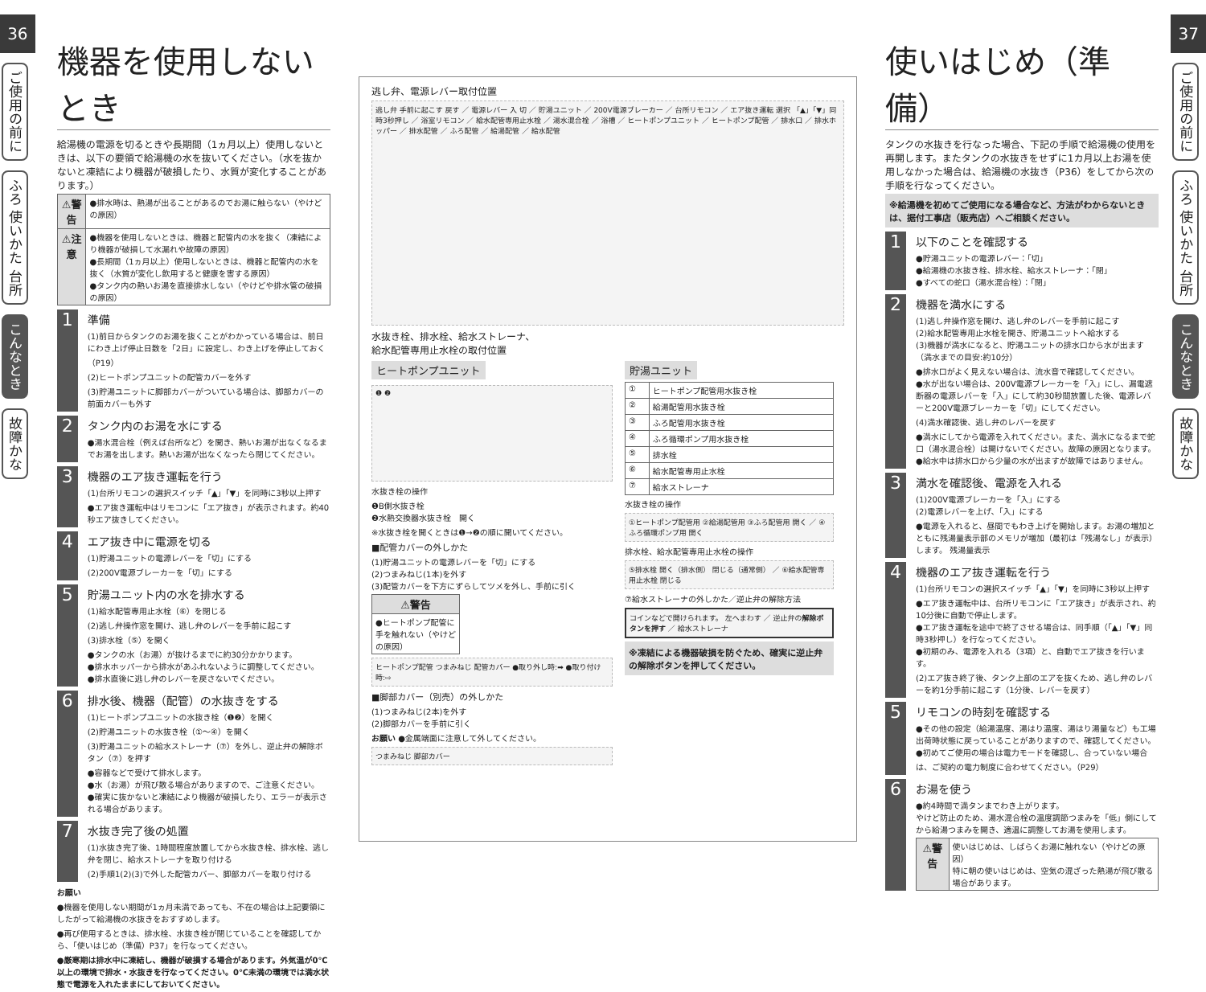36
ご使用の前に
ふろ 使いかた 台所
こんなとき
故障かな
機器を使用しないとき
給湯機の電源を切るときや長期間（1ヵ月以上）使用しないときは、以下の要領で給湯機の水を抜いてください。（水を抜かないと凍結により機器が破損したり、水質が変化することがあります。）
| ⚠警告 | ●排水時は、熱湯が出ることがあるのでお湯に触らない（やけどの原因） |
| ⚠注意 | ●機器を使用しないときは、機器と配管内の水を抜く（凍結により機器が破損して水漏れや故障の原因） ●長期間（1ヵ月以上）使用しないときは、機器と配管内の水を抜く（水質が変化し飲用すると健康を害する原因） ●タンク内の熱いお湯を直接排水しない（やけどや排水管の破損の原因） |
1
準備
(1)前日からタンクのお湯を抜くことがわかっている場合は、前日にわき上げ停止日数を「2日」に設定し、わき上げを停止しておく（P19）
(2)ヒートポンプユニットの配管カバーを外す
(3)貯湯ユニットに脚部カバーがついている場合は、脚部カバーの前面カバーも外す
2
タンク内のお湯を水にする
●湯水混合栓（例えば台所など）を開き、熱いお湯が出なくなるまでお湯を出します。熱いお湯が出なくなったら閉じてください。
3
機器のエア抜き運転を行う
(1)台所リモコンの選択スイッチ「▲」「▼」を同時に3秒以上押す
●エア抜き運転中はリモコンに「エア抜き」が表示されます。約40秒エア抜きしてください。
4
エア抜き中に電源を切る
(1)貯湯ユニットの電源レバーを「切」にする
(2)200V電源ブレーカーを「切」にする
5
貯湯ユニット内の水を排水する
(1)給水配管専用止水栓（⑥）を閉じる
(2)逃し弁操作窓を開け、逃し弁のレバーを手前に起こす
(3)排水栓（⑤）を開く
●タンクの水（お湯）が抜けるまでに約30分かかります。
●排水ホッパーから排水があふれないように調整してください。
●排水直後に逃し弁のレバーを戻さないでください。
6
排水後、機器（配管）の水抜きをする
(1)ヒートポンプユニットの水抜き栓（❶❷）を開く
(2)貯湯ユニットの水抜き栓（①〜④）を開く
(3)貯湯ユニットの給水ストレーナ（⑦）を外し、逆止弁の解除ボタン（⑦）を押す
●容器などで受けて排水します。
●水（お湯）が飛び散る場合がありますので、ご注意ください。
●確実に抜かないと凍結により機器が破損したり、エラーが表示される場合があります。
7
水抜き完了後の処置
(1)水抜き完了後、1時間程度放置してから水抜き栓、排水栓、逃し弁を閉じ、給水ストレーナを取り付ける
(2)手順1(2)(3)で外した配管カバー、脚部カバーを取り付ける
お願い
●機器を使用しない期間が1ヵ月未満であっても、不在の場合は上記要領にしたがって給湯機の水抜きをおすすめします。
●再び使用するときは、排水栓、水抜き栓が閉じていることを確認してから、「使いはじめ（準備）P37」を行なってください。
●厳寒期は排水中に凍結し、機器が破損する場合があります。外気温が0℃以上の環境で排水・水抜きを行なってください。0℃未満の環境では満水状態で電源を入れたままにしておいてください。
逃し弁、電源レバー取付位置
逃し弁 手前に起こす 戻す ／ 電源レバー 入 切 ／ 貯湯ユニット ／ 200V電源ブレーカー ／ 台所リモコン ／ エア抜き運転 選択 「▲」「▼」同時3秒押し ／ 浴室リモコン ／ 給水配管専用止水栓 ／ 湯水混合栓 ／ 浴槽 ／ ヒートポンプユニット ／ ヒートポンプ配管 ／ 排水口 ／ 排水ホッパー ／ 排水配管 ／ ふろ配管 ／ 給湯配管 ／ 給水配管
水抜き栓、排水栓、給水ストレーナ、
給水配管専用止水栓の取付位置
ヒートポンプユニット
❶ ❷
水抜き栓の操作
❶B側水抜き栓
❷水熱交換器水抜き栓　開く
※水抜き栓を開くときは❶→❷の順に開いてください。
■配管カバーの外しかた
(1)貯湯ユニットの電源レバーを「切」にする
(2)つまみねじ(1本)を外す
(3)配管カバーを下方にずらしてツメを外し、手前に引く
| ⚠警告 |
| --- |
| ●ヒートポンプ配管に手を触れない（やけどの原因） |
ヒートポンプ配管 つまみねじ 配管カバー ●取り外し時:➡ ●取り付け時:⇨
■脚部カバー（別売）の外しかた
(1)つまみねじ(2本)を外す
(2)脚部カバーを手前に引く
お願い ●金属端面に注意して外してください。
つまみねじ 脚部カバー
貯湯ユニット
| ① | ヒートポンプ配管用水抜き栓 |
| ② | 給湯配管用水抜き栓 |
| ③ | ふろ配管用水抜き栓 |
| ④ | ふろ循環ポンプ用水抜き栓 |
| ⑤ | 排水栓 |
| ⑥ | 給水配管専用止水栓 |
| ⑦ | 給水ストレーナ |
水抜き栓の操作
①ヒートポンプ配管用 ②給湯配管用 ③ふろ配管用 開く ／ ④ふろ循環ポンプ用 開く
排水栓、給水配管専用止水栓の操作
⑤排水栓 開く（排水側） 閉じる（通常側） ／ ⑥給水配管専用止水栓 閉じる
⑦給水ストレーナの外しかた／逆止弁の解除方法
コインなどで開けられます。 左へまわす ／ 逆止弁の解除ボタンを押す ／ 給水ストレーナ
※凍結による機器破損を防ぐため、確実に逆止弁の解除ボタンを押してください。
使いはじめ（準備）
タンクの水抜きを行なった場合、下記の手順で給湯機の使用を再開します。またタンクの水抜きをせずに1カ月以上お湯を使用しなかった場合は、給湯機の水抜き（P36）をしてから次の手順を行なってください。
※給湯機を初めてご使用になる場合など、方法がわからないときは、据付工事店（販売店）へご相談ください。
1
以下のことを確認する
●貯湯ユニットの電源レバー：「切」
●給湯機の水抜き栓、排水栓、給水ストレーナ：「閉」
●すべての蛇口（湯水混合栓）：「閉」
2
機器を満水にする
(1)逃し弁操作窓を開け、逃し弁のレバーを手前に起こす
(2)給水配管専用止水栓を開き、貯湯ユニットへ給水する
(3)機器が満水になると、貯湯ユニットの排水口から水が出ます（満水までの目安:約10分）
●排水口がよく見えない場合は、流水音で確認してください。
●水が出ない場合は、200V電源ブレーカーを「入」にし、漏電遮断器の電源レバーを「入」にして約30秒間放置した後、電源レバーと200V電源ブレーカーを「切」にしてください。
(4)満水確認後、逃し弁のレバーを戻す
●満水にしてから電源を入れてください。また、満水になるまで蛇口（湯水混合栓）は開けないでください。故障の原因となります。
●給水中は排水口から少量の水が出ますが故障ではありません。
3
満水を確認後、電源を入れる
(1)200V電源ブレーカーを「入」にする
(2)電源レバーを上げ、「入」にする
●電源を入れると、昼間でもわき上げを開始します。お湯の増加とともに残湯量表示部のメモリが増加（最初は「残湯なし」が表示）します。 残湯量表示
4
機器のエア抜き運転を行う
(1)台所リモコンの選択スイッチ「▲」「▼」を同時に3秒以上押す
●エア抜き運転中は、台所リモコンに「エア抜き」が表示され、約10分後に自動で停止します。
●エア抜き運転を途中で終了させる場合は、同手順（「▲」「▼」同時3秒押し）を行なってください。
●初期のみ、電源を入れる（3項）と、自動でエア抜きを行います。
(2)エア抜き終了後、タンク上部のエアを抜くため、逃し弁のレバーを約1分手前に起こす（1分後、レバーを戻す）
5
リモコンの時刻を確認する
●その他の設定（給湯温度、湯はり温度、湯はり湯量など）も工場出荷時状態に戻っていることがありますので、確認してください。
●初めてご使用の場合は電力モードを確認し、合っていない場合は、ご契約の電力制度に合わせてください。（P29）
6
お湯を使う
●約4時間で満タンまでわき上がります。
やけど防止のため、湯水混合栓の温度調節つまみを「低」側にしてから給湯つまみを開き、適温に調整してお湯を使用します。
| ⚠警告 | 使いはじめは、しばらくお湯に触れない（やけどの原因） 特に朝の使いはじめは、空気の混ざった熱湯が飛び散る場合があります。 |
37
ご使用の前に
ふろ 使いかた 台所
こんなとき
故障かな